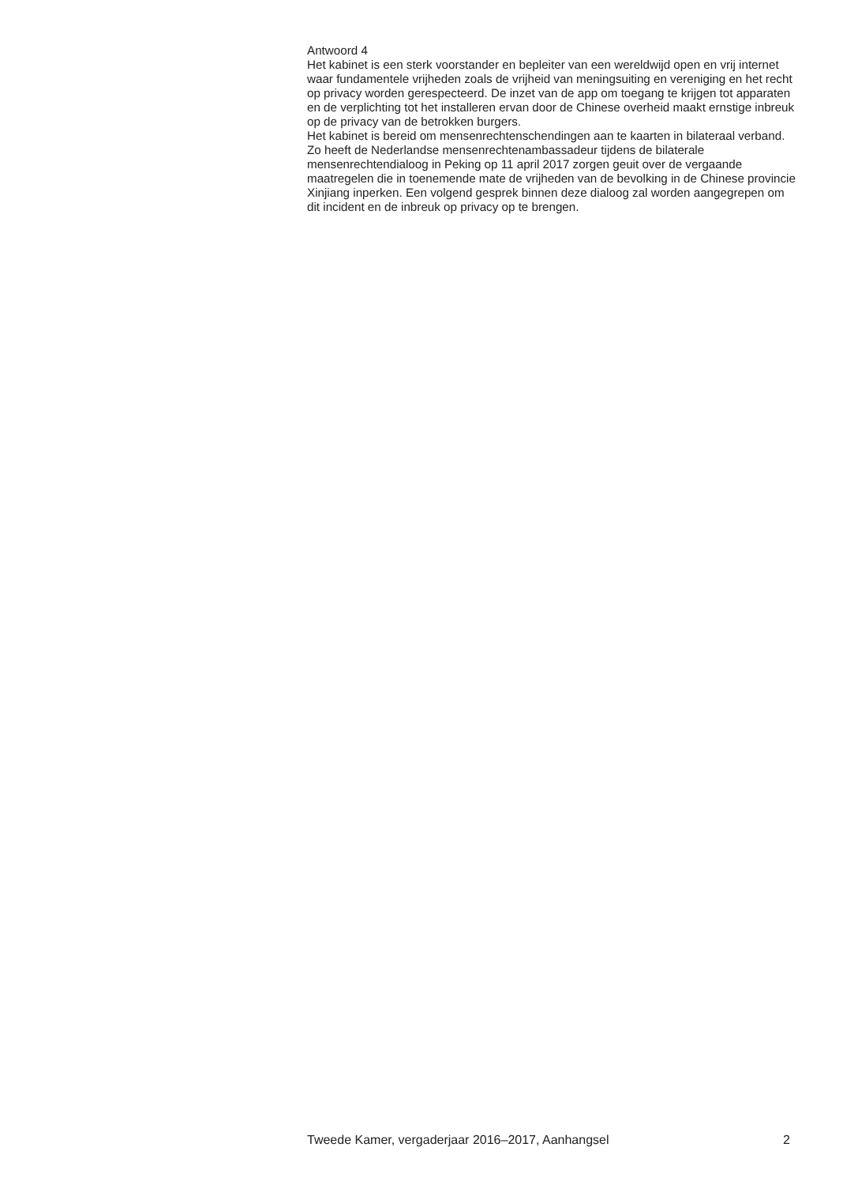Antwoord 4
Het kabinet is een sterk voorstander en bepleiter van een wereldwijd open en vrij internet waar fundamentele vrijheden zoals de vrijheid van meningsuiting en vereniging en het recht op privacy worden gerespecteerd. De inzet van de app om toegang te krijgen tot apparaten en de verplichting tot het installeren ervan door de Chinese overheid maakt ernstige inbreuk op de privacy van de betrokken burgers.
Het kabinet is bereid om mensenrechtenschendingen aan te kaarten in bilateraal verband. Zo heeft de Nederlandse mensenrechtenambassadeur tijdens de bilaterale mensenrechtendialoog in Peking op 11 april 2017 zorgen geuit over de vergaande maatregelen die in toenemende mate de vrijheden van de bevolking in de Chinese provincie Xinjiang inperken. Een volgend gesprek binnen deze dialoog zal worden aangegrepen om dit incident en de inbreuk op privacy op te brengen.
Tweede Kamer, vergaderjaar 2016–2017, Aanhangsel 2